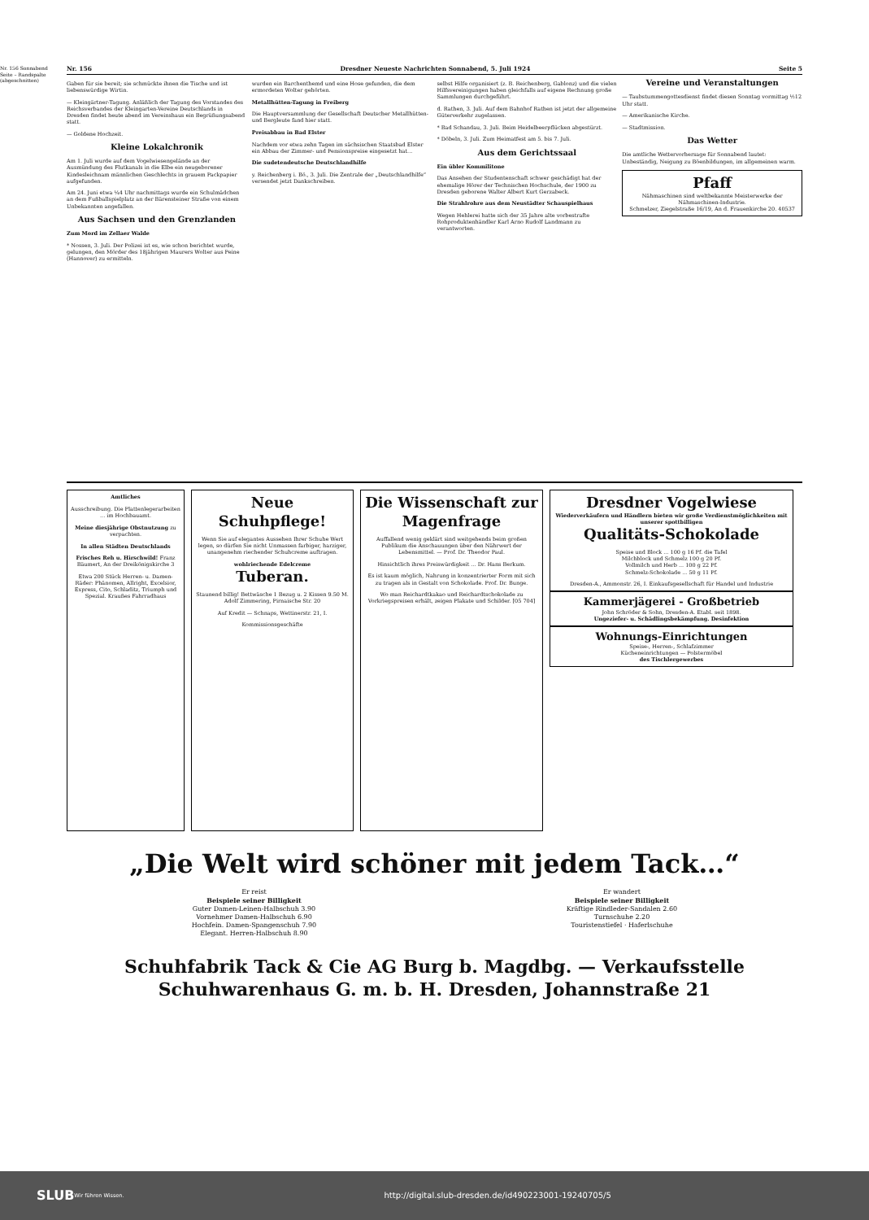Nr. 156 Sonnabend Seite – Randspalte (abgeschnitten)
Nr. 156 Dresdner Neueste Nachrichten Sonnabend, 5. Juli 1924 Seite 5
Gaben für sie bereit; sie schmückte ihnen die Tische und ist liebenswürdige Wirtin.
— Kleingärtner-Tagung. Anläßlich der Tagung des Vorstandes des Reichsverbandes der Kleingarten-Vereine Deutschlands in Dresden findet heute abend im Vereinshaus ein Begrüßungsabend statt.
— Goldene Hochzeit.
Kleine Lokalchronik
Am 1. Juli wurde auf dem Vogelwiesengelände an der Ausmündung des Flutkanals in die Elbe ein neugeborener Kindesleichnam männlichen Geschlechts in grauem Packpapier aufgefunden.
Am 24. Juni etwa ¼4 Uhr nachmittags wurde ein Schulmädchen an dem Fußballspielplatz an der Bärensteiner Straße von einem Unbekannten angefallen.
Aus Sachsen und den Grenzlanden
Zum Mord im Zellaer Walde
* Nossen, 3. Juli. Der Polizei ist es, wie schon berichtet wurde, gelungen, den Mörder des 18jährigen Maurers Wolter aus Peine (Hannover) zu ermitteln.
wurden ein Barchenthemd und eine Hose gefunden, die dem ermordeten Wolter gehörten.
Metallhütten-Tagung in Freiberg
Die Hauptversammlung der Gesellschaft Deutscher Metallhütten- und Bergleute fand hier statt.
Preisabbau in Bad Elster
Nachdem vor etwa zehn Tagen im sächsischen Staatsbad Elster ein Abbau der Zimmer- und Pensionspreise eingesetzt hat...
Die sudetendeutsche Deutschlandhilfe
y. Reichenberg i. Bö., 3. Juli. Die Zentrale der „Deutschlandhilfe“ versendet jetzt Dankschreiben.
selbst Hilfe organisiert (z. B. Reichenberg, Gablonz) und die vielen Hilfsvereinigungen haben gleichfalls auf eigene Rechnung große Sammlungen durchgeführt.
d. Rathen, 3. Juli. Auf dem Bahnhof Rathen ist jetzt der allgemeine Güterverkehr zugelassen.
* Bad Schandau, 3. Juli. Beim Heidelbeerpflücken abgestürzt.
* Döbeln, 3. Juli. Zum Heimatfest am 5. bis 7. Juli.
Aus dem Gerichtssaal
Ein übler Kommilitone
Das Ansehen der Studentenschaft schwer geschädigt hat der ehemalige Hörer der Technischen Hochschule, der 1900 zu Dresden geborene Walter Albert Kurt Gerzabeck.
Die Strahlrohre aus dem Neustädter Schauspielhaus
Wegen Hehlerei hatte sich der 35 Jahre alte vorbestrafte Rohproduktenhändler Karl Arno Rudolf Landmann zu verantworten.
Vereine und Veranstaltungen
— Taubstummengottesdienst findet diesen Sonntag vormittag ½12 Uhr statt.
— Amerikanische Kirche.
— Stadtmission.
Das Wetter
Die amtliche Wettervorhersage für Sonnabend lautet: Unbeständig, Neigung zu Böenbildungen, im allgemeinen warm.
Pfaff
Nähmaschinen sind weltbekannte Meisterwerke der Nähmaschinen-Industrie.
Schmelzer, Ziegelstraße 16/19, An d. Frauenkirche 20. 40537
Amtliches
Ausschreibung. Die Plattenlegerarbeiten ... im Hochbauamt.
Meine diesjährige Obstnutzung zu verpachten.
In allen Städten Deutschlands
Frisches Reh u. Hirschwild! Franz Bäumert, An der Dreikönigskirche 3
Etwa 200 Stück Herren- u. Damen-Räder: Phänomen, Allright, Excelsior, Express, Cito, Schladitz, Triumph und Spezial. Kraußes Fahrradhaus
Neue Schuhpflege!
Wenn Sie auf elegantes Aussehen Ihrer Schuhe Wert legen, so dürfen Sie nicht Unmassen farbiger, harziger, unangenehm riechender Schuhcreme auftragen.
wohlriechende Edelcreme
Tuberan.
Staunend billig! Bettwäsche 1 Bezug u. 2 Kissen 9.50 M. Adolf Zimmering, Pirnaische Str. 20
Auf Kredit — Schnaps, Wettinerstr. 21, I.
Kommissionsgeschäfte
Die Wissenschaft zur Magenfrage
Auffallend wenig geklärt sind weitgehends beim großen Publikum die Anschauungen über den Nährwert der Lebensmittel. — Prof. Dr. Theodor Paul.
Hinsichtlich ihres Preiswürdigkeit ... Dr. Hans Berkum.
Es ist kaum möglich, Nahrung in konzentrierter Form mit sich zu tragen als in Gestalt von Schokolade. Prof. Dr. Bunge.
Wo man Reichardtkakao und Reichardtschokolade zu Vorkriegspreisen erhält, zeigen Plakate und Schilder. [05 704]
Dresdner Vogelwiese
Wiederverkäufern und Händlern bieten wir große Verdienstmöglichkeiten mit unserer spottbilligen
Qualitäts-Schokolade
Speise und Block ... 100 g 16 Pf. die Tafel
Milchblock und Schmelz 100 g 20 Pf.
Vollmilch und Herb ... 100 g 22 Pf.
Schmelz-Schokolade ... 50 g 11 Pf.
Dresden-A., Ammonstr. 26, I. Einkaufsgesellschaft für Handel und Industrie
Kammerjägerei - Großbetrieb
John Schröder & Sohn, Dresden-A. Etabl. seit 1898.
Ungeziefer- u. Schädlingsbekämpfung. Desinfektion
Wohnungs-Einrichtungen
Speise-, Herren-, Schlafzimmer
Kücheneinrichtungen — Polstermöbel
des Tischlergewerbes
„Die Welt wird schöner mit jedem Tack…“
Er reist
Beispiele seiner Billigkeit
Guter Damen-Leinen-Halbschuh 3.90
Vornehmer Damen-Halbschuh 6.90
Hochfein. Damen-Spangenschuh 7.90
Elegant. Herren-Halbschuh 8.90
Er wandert
Beispiele seiner Billigkeit
Kräftige Rindleder-Sandalen 2.60
Turnschuhe 2.20
Touristenstiefel · Haferlschuhe
Schuhfabrik Tack & Cie AG Burg b. Magdbg. — Verkaufsstelle Schuhwarenhaus G. m. b. H. Dresden, Johannstraße 21
SLUB Wir führen Wissen. http://digital.slub-dresden.de/id490223001-19240705/5